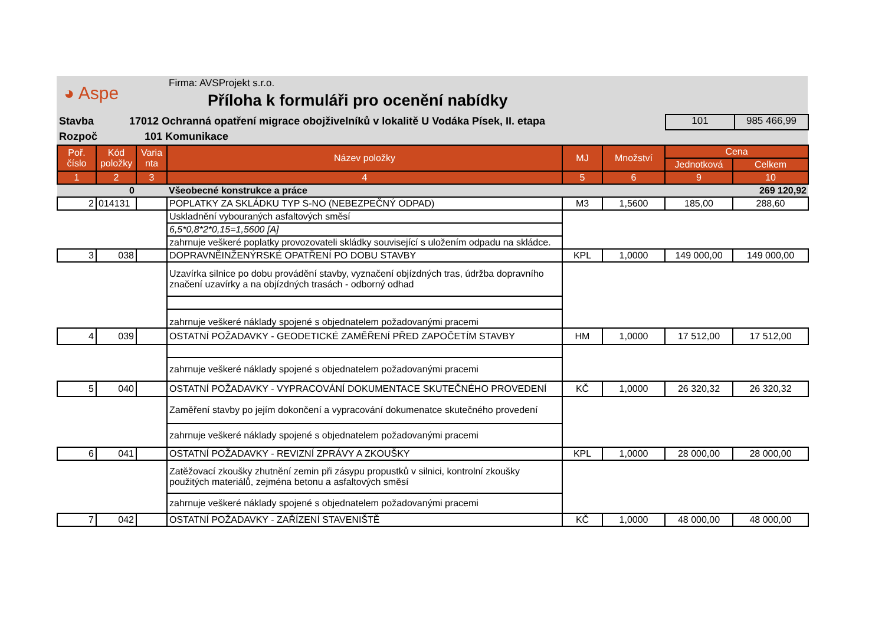◕ Aspe Firma: AVSProjekt s.r.o.
Příloha k formuláři pro ocenění nabídky
Stavba 17012 Ochranná opatření migrace obojživelníků v lokalitě U Vodáka Písek, II. etapa
Rozpoč 101 Komunikace
101 985 466,99
| Poř. číslo | Kód položky | Varia nta | Název položky | MJ | Množství | Cena | |
| --- | --- | --- | --- | --- | --- | --- | --- |
| | | | | | | Jednotková | Celkem |
| 1 | 2 | 3 | 4 | 5 | 6 | 9 | 10 |
| | 0 | | Všeobecné konstrukce a práce | | | | 269 120,92 |
| 2 | 014131 | | POPLATKY ZA SKLÁDKU TYP S-NO (NEBEZPEČNÝ ODPAD) | M3 | 1,5600 | 185,00 | 288,60 |
| | | | Uskladnění vybouraných asfaltových směsí | | | | |
| | | | 6,5*0,8*2*0,15=1,5600 [A] | | | | |
| | | | zahrnuje veškeré poplatky provozovateli skládky související s uložením odpadu na skládce. | | | | |
| 3 | 038 | | DOPRAVNĚINŽENÝRSKÉ OPATŘENÍ PO DOBU STAVBY | KPL | 1,0000 | 149 000,00 | 149 000,00 |
| | | | Uzavírka silnice po dobu provádění stavby, vyznačení objízdných tras, údržba dopravního značení uzavírky a na objízdných trasách - odborný odhad | | | | |
| | | | zahrnuje veškeré náklady spojené s objednatelem požadovanými pracemi | | | | |
| 4 | 039 | | OSTATNÍ POŽADAVKY - GEODETICKÉ ZAMĚŘENÍ PŘED ZAPOČETÍM STAVBY | HM | 1,0000 | 17 512,00 | 17 512,00 |
| | | | zahrnuje veškeré náklady spojené s objednatelem požadovanými pracemi | | | | |
| 5 | 040 | | OSTATNÍ POŽADAVKY - VYPRACOVÁNÍ DOKUMENTACE SKUTEČNÉHO PROVEDENÍ | KČ | 1,0000 | 26 320,32 | 26 320,32 |
| | | | Zaměření stavby po jejím dokončení a vypracování dokumenatce skutečného provedení | | | | |
| | | | zahrnuje veškeré náklady spojené s objednatelem požadovanými pracemi | | | | |
| 6 | 041 | | OSTATNÍ POŽADAVKY - REVIZNÍ ZPRÁVY A ZKOUŠKY | KPL | 1,0000 | 28 000,00 | 28 000,00 |
| | | | Zatěžovací zkoušky zhutnění zemin při zásypu propustků v silnici, kontrolní zkoušky použitých materiálů, zejména betonu a asfaltových směsí | | | | |
| | | | zahrnuje veškeré náklady spojené s objednatelem požadovanými pracemi | | | | |
| 7 | 042 | | OSTATNÍ POŽADAVKY - ZAŘÍZENÍ STAVENIŠTĚ | KČ | 1,0000 | 48 000,00 | 48 000,00 |